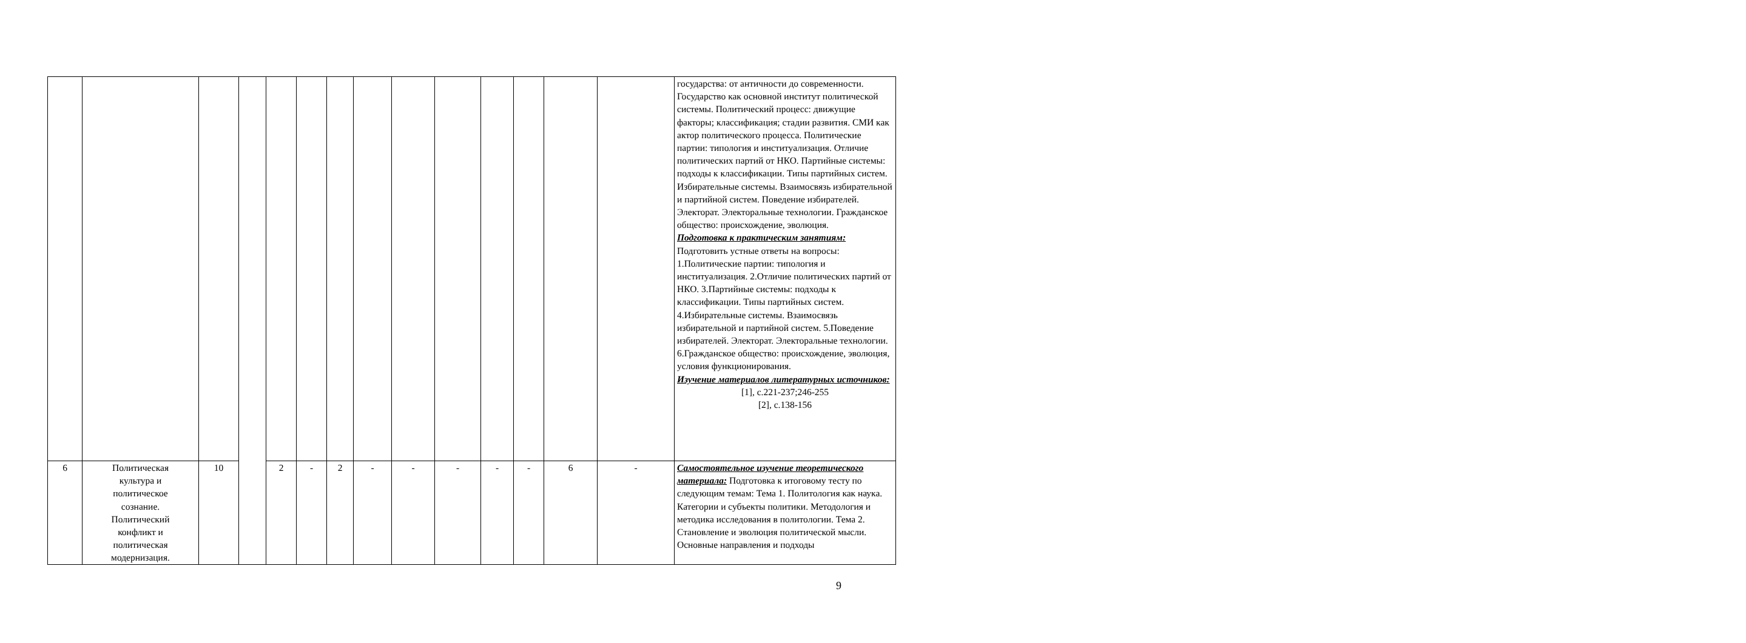| | | | | | | | | | | | | | | государства: от античности до современности. Государство как основной институт политической системы. Политический процесс: движущие факторы; классификация; стадии развития. СМИ как актор политического процесса. Политические партии: типология и институализация. Отличие политических партий от НКО. Партийные системы: подходы к классификации. Типы партийных систем. Избирательные системы. Взаимосвязь избирательной и партийной систем. Поведение избирателей. Электорат. Электоральные технологии. Гражданское общество: происхождение, эволюция. Подготовка к практическим занятиям: Подготовить устные ответы на вопросы: 1.Политические партии: типология и институализация. 2.Отличие политических партий от НКО. 3.Партийные системы: подходы к классификации. Типы партийных систем. 4.Избирательные системы. Взаимосвязь избирательной и партийной систем. 5.Поведение избирателей. Электорат. Электоральные технологии. 6.Гражданское общество: происхождение, эволюция, условия функционирования. Изучение материалов литературных источников: [1], с.221-237;246-255 [2], с.138-156 |
| 6 | Политическая культура и политическое сознание. Политический конфликт и политическая модернизация. | 10 | | 2 | - | 2 | - | - | - | - | - | 6 | - | Самостоятельное изучение теоретического материала: Подготовка к итоговому тесту по следующим темам: Тема 1. Политология как наука. Категории и субъекты политики. Методология и методика исследования в политологии. Тема 2. Становление и эволюция политической мысли. Основные направления и подходы |
9